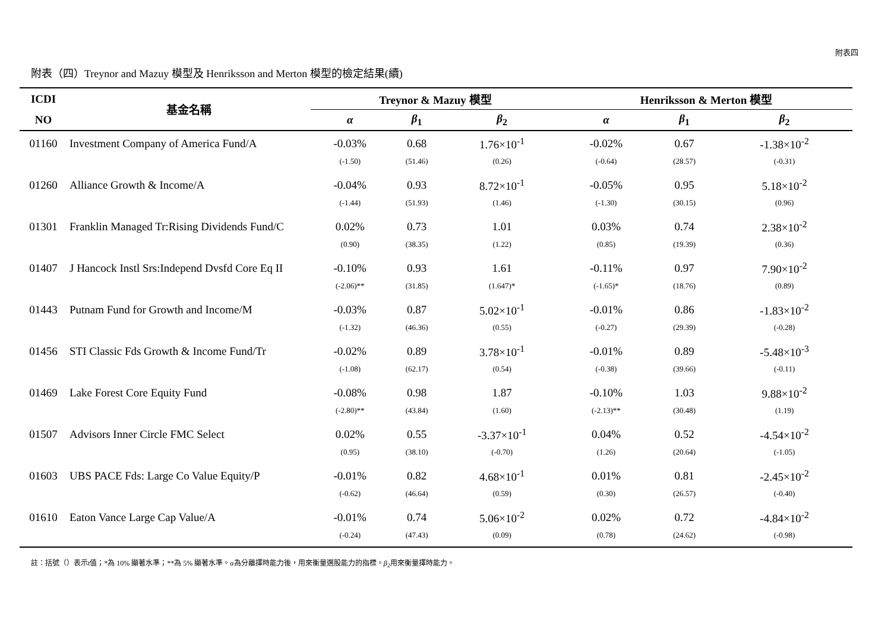附表四
附表（四）Treynor and Mazuy 模型及 Henriksson and Merton 模型的檢定結果(續)
| ICDI | 基金名稱 | Treynor & Mazuy 模型 | | | Henriksson & Merton 模型 | | |
| --- | --- | --- | --- | --- | --- | --- | --- |
| NO | | α | β<sub>1</sub> | β<sub>2</sub> | α | β<sub>1</sub> | β<sub>2</sub> |
| 01160 | Investment Company of America Fund/A | -0.03% | 0.68 | 1.76×10<sup>-1</sup> | -0.02% | 0.67 | -1.38×10<sup>-2</sup> |
| | | (-1.50) | (51.46) | (0.26) | (-0.64) | (28.57) | (-0.31) |
| 01260 | Alliance Growth & Income/A | -0.04% | 0.93 | 8.72×10<sup>-1</sup> | -0.05% | 0.95 | 5.18×10<sup>-2</sup> |
| | | (-1.44) | (51.93) | (1.46) | (-1.30) | (30.15) | (0.96) |
| 01301 | Franklin Managed Tr:Rising Dividends Fund/C | 0.02% | 0.73 | 1.01 | 0.03% | 0.74 | 2.38×10<sup>-2</sup> |
| | | (0.90) | (38.35) | (1.22) | (0.85) | (19.39) | (0.36) |
| 01407 | J Hancock Instl Srs:Independ Dvsfd Core Eq II | -0.10% | 0.93 | 1.61 | -0.11% | 0.97 | 7.90×10<sup>-2</sup> |
| | | (-2.06)** | (31.85) | (1.647)* | (-1.65)* | (18.76) | (0.89) |
| 01443 | Putnam Fund for Growth and Income/M | -0.03% | 0.87 | 5.02×10<sup>-1</sup> | -0.01% | 0.86 | -1.83×10<sup>-2</sup> |
| | | (-1.32) | (46.36) | (0.55) | (-0.27) | (29.39) | (-0.28) |
| 01456 | STI Classic Fds Growth & Income Fund/Tr | -0.02% | 0.89 | 3.78×10<sup>-1</sup> | -0.01% | 0.89 | -5.48×10<sup>-3</sup> |
| | | (-1.08) | (62.17) | (0.54) | (-0.38) | (39.66) | (-0.11) |
| 01469 | Lake Forest Core Equity Fund | -0.08% | 0.98 | 1.87 | -0.10% | 1.03 | 9.88×10<sup>-2</sup> |
| | | (-2.80)** | (43.84) | (1.60) | (-2.13)** | (30.48) | (1.19) |
| 01507 | Advisors Inner Circle FMC Select | 0.02% | 0.55 | -3.37×10<sup>-1</sup> | 0.04% | 0.52 | -4.54×10<sup>-2</sup> |
| | | (0.95) | (38.10) | (-0.70) | (1.26) | (20.64) | (-1.05) |
| 01603 | UBS PACE Fds: Large Co Value Equity/P | -0.01% | 0.82 | 4.68×10<sup>-1</sup> | 0.01% | 0.81 | -2.45×10<sup>-2</sup> |
| | | (-0.62) | (46.64) | (0.59) | (0.30) | (26.57) | (-0.40) |
| 01610 | Eaton Vance Large Cap Value/A | -0.01% | 0.74 | 5.06×10<sup>-2</sup> | 0.02% | 0.72 | -4.84×10<sup>-2</sup> |
| | | (-0.24) | (47.43) | (0.09) | (0.78) | (24.62) | (-0.98) |
註：括號（）表示t值；*為 10% 顯著水準；**為 5% 顯著水準。α為分離擇時能力後，用來衡量選股能力的指標。β<sub>2</sub>用來衡量擇時能力。